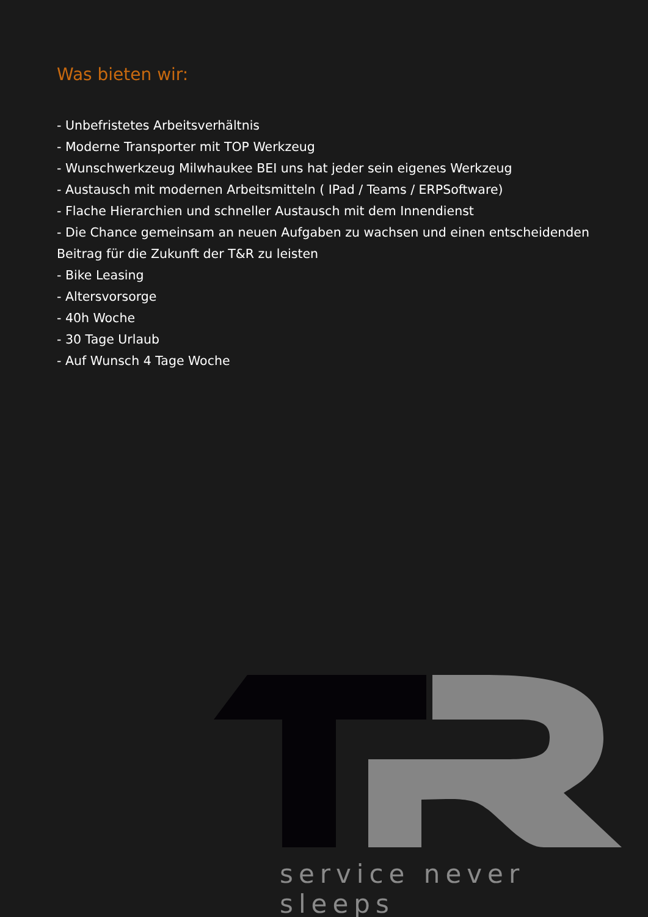Was bieten wir:
- Unbefristetes Arbeitsverhältnis
- Moderne Transporter mit TOP Werkzeug
- Wunschwerkzeug Milwhaukee BEI uns hat jeder sein eigenes Werkzeug
- Austausch mit modernen Arbeitsmitteln ( IPad / Teams / ERPSoftware)
- Flache Hierarchien und schneller Austausch mit dem Innendienst
- Die Chance gemeinsam an neuen Aufgaben zu wachsen und einen entscheidenden Beitrag für die Zukunft der T&R zu leisten
- Bike Leasing
- Altersvorsorge
- 40h Woche
- 30 Tage Urlaub
- Auf Wunsch 4 Tage Woche
service never sleeps